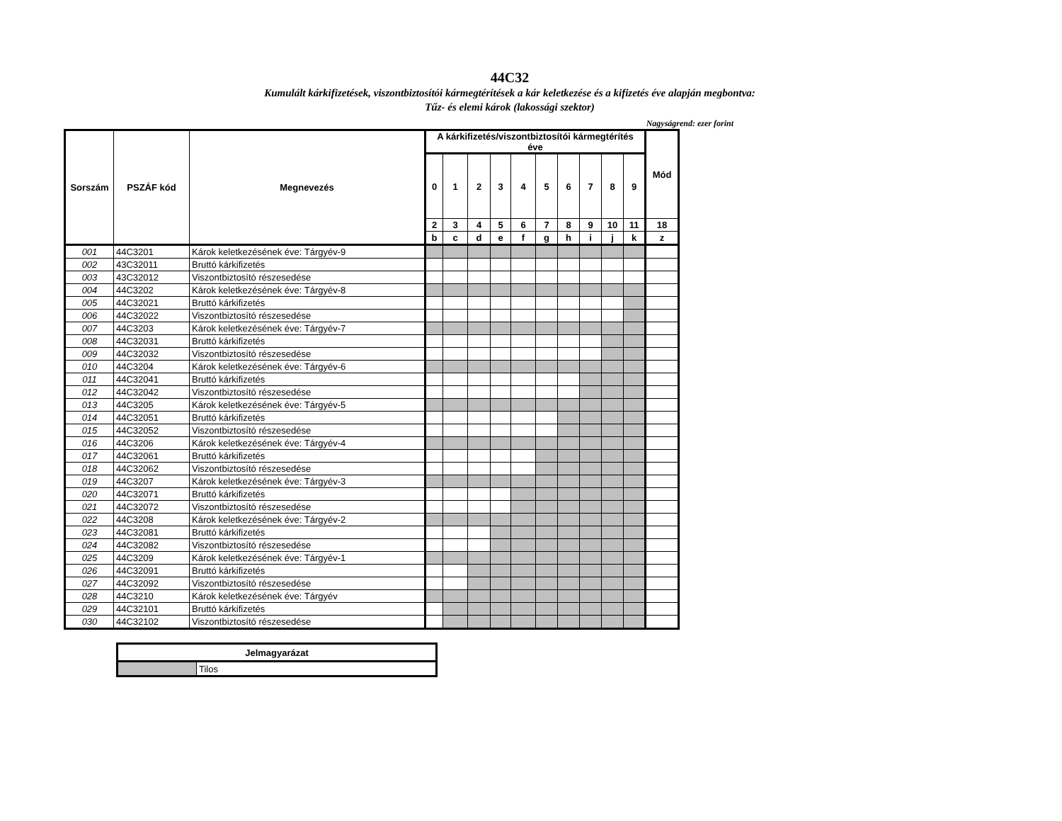44C32
Kumulált kárkifizetések, viszontbiztosítói kármegtérítések a kár keletkezése és a kifizetés éve alapján megbontva:
Tűz- és elemi károk (lakossági szektor)
Nagyságrend: ezer forint
| Sorszám | PSZÁF kód | Megnevezés | A kárkifizetés/viszontbiztosítói kármegtérítés éve | | | | | | | | | | Mód |
| --- | --- | --- | --- | --- | --- | --- | --- | --- | --- | --- | --- | --- | --- |
| | | | 0 | 1 | 2 | 3 | 4 | 5 | 6 | 7 | 8 | 9 | |
| | | | 2 | 3 | 4 | 5 | 6 | 7 | 8 | 9 | 10 | 11 | 18 |
| | | | b | c | d | e | f | g | h | i | j | k | z |
| 001 | 44C3201 | Károk keletkezésének éve: Tárgyév-9 | | | | | | | | | | | |
| 002 | 43C32011 | Bruttó kárkifizetés | | | | | | | | | | | |
| 003 | 43C32012 | Viszontbiztosító részesedése | | | | | | | | | | | |
| 004 | 44C3202 | Károk keletkezésének éve: Tárgyév-8 | | | | | | | | | | | |
| 005 | 44C32021 | Bruttó kárkifizetés | | | | | | | | | | | |
| 006 | 44C32022 | Viszontbiztosító részesedése | | | | | | | | | | | |
| 007 | 44C3203 | Károk keletkezésének éve: Tárgyév-7 | | | | | | | | | | | |
| 008 | 44C32031 | Bruttó kárkifizetés | | | | | | | | | | | |
| 009 | 44C32032 | Viszontbiztosító részesedése | | | | | | | | | | | |
| 010 | 44C3204 | Károk keletkezésének éve: Tárgyév-6 | | | | | | | | | | | |
| 011 | 44C32041 | Bruttó kárkifizetés | | | | | | | | | | | |
| 012 | 44C32042 | Viszontbiztosító részesedése | | | | | | | | | | | |
| 013 | 44C3205 | Károk keletkezésének éve: Tárgyév-5 | | | | | | | | | | | |
| 014 | 44C32051 | Bruttó kárkifizetés | | | | | | | | | | | |
| 015 | 44C32052 | Viszontbiztosító részesedése | | | | | | | | | | | |
| 016 | 44C3206 | Károk keletkezésének éve: Tárgyév-4 | | | | | | | | | | | |
| 017 | 44C32061 | Bruttó kárkifizetés | | | | | | | | | | | |
| 018 | 44C32062 | Viszontbiztosító részesedése | | | | | | | | | | | |
| 019 | 44C3207 | Károk keletkezésének éve: Tárgyév-3 | | | | | | | | | | | |
| 020 | 44C32071 | Bruttó kárkifizetés | | | | | | | | | | | |
| 021 | 44C32072 | Viszontbiztosító részesedése | | | | | | | | | | | |
| 022 | 44C3208 | Károk keletkezésének éve: Tárgyév-2 | | | | | | | | | | | |
| 023 | 44C32081 | Bruttó kárkifizetés | | | | | | | | | | | |
| 024 | 44C32082 | Viszontbiztosító részesedése | | | | | | | | | | | |
| 025 | 44C3209 | Károk keletkezésének éve: Tárgyév-1 | | | | | | | | | | | |
| 026 | 44C32091 | Bruttó kárkifizetés | | | | | | | | | | | |
| 027 | 44C32092 | Viszontbiztosító részesedése | | | | | | | | | | | |
| 028 | 44C3210 | Károk keletkezésének éve: Tárgyév | | | | | | | | | | | |
| 029 | 44C32101 | Bruttó kárkifizetés | | | | | | | | | | | |
| 030 | 44C32102 | Viszontbiztosító részesedése | | | | | | | | | | | |
| Jelmagyarázat | |
| --- | --- |
| | Tilos |